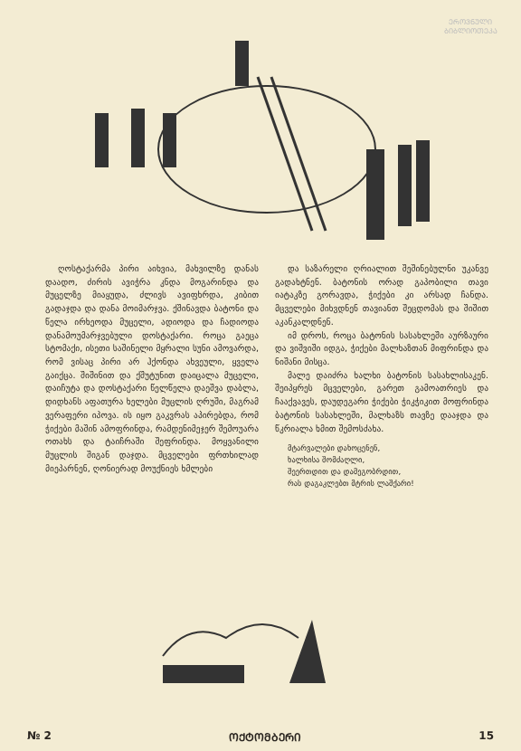ᲔᲠᲝᲕᲜᲣᲚᲘ
ᲑᲘᲑᲚᲘᲝᲗᲔᲙᲐ
ღოსტაქარმა პირი აიხვია, მახვილზე დანას დაადო, ძირის ავიჭრა კნდა მოგარინდა და მუცელზე მიაყუდა, ძლივს ავიფხრდა, კიბით გადაჯდა და დანა მოიმარჯვა. ქშინავდა ბატონი და წელა ირხეოდა მუცელი, ადიოდა და ჩადიოდა დანამოუმარჯვებული დოსტაქარი. როცა გაეცა სტომაქი, ისეთი საშინელი მყრალი სუნი ამოვარდა, რომ ვისაც პირი არ ჰქონდა ახვეული, ყველა გაიქცა. შიშინით და ქშუტუნით დაიცალა მუცელი, დაიჩუტა და დოსტაქარი წელწელა დაეშვა დაბლა, დიდხანს აფათურა ხელები მუცლის ღრუში, მაგრამ ვერაფერი იპოვა. ის იყო გაკვრას აპირებდა, რომ ჭიქები მაშინ ამოფრინდა, რამდენიმეჯერ შემოუარა ოთახს და ტაიჩრაში შეფრინდა. მოყვანილი მუცლის შიგან დაჯდა. მცველები ფრთხილად მიეპარნენ, ღონიერად მოუქნიეს ხმლები
და საზარელი ღრიალით შეშინებულნი უკანვე გადახტნენ. ბატონის ორად გაპობილი თავი იატაკზე გორავდა, ჭიქები კი არსად ჩანდა. მცველები მიხვდნენ თავიანთ შეცდომას და შიშით აკანკალდნენ.
იმ დროს, როცა ბატონის სასახლეში აურზაური და ვიშვიში იდგა, ჭიქები მალხაზთან მიფრინდა და ნიშანი მისცა.
მალე დაიძრა ხალხი ბატონის სასახლისაკენ. შეიპყრეს მცველები, გარეთ გამოათრიეს და ჩააქვავეს, დაუდეგარი ჭიქები ჭიკჭიკით მოფრინდა ბატონის სასახლეში, მალხაზს თავზე დააჯდა და წკრიალა ხმით შემოსძახა.
მტარვალები დახოცენენ,
ხალხისა შომძაღლი,
შეერთდით და დამეგობრდით,
რას დაგაკლებთ მტრის ლაშქარი!
№ 2 ᲝᲥᲢᲝᲛᲑᲔᲠᲘ 15